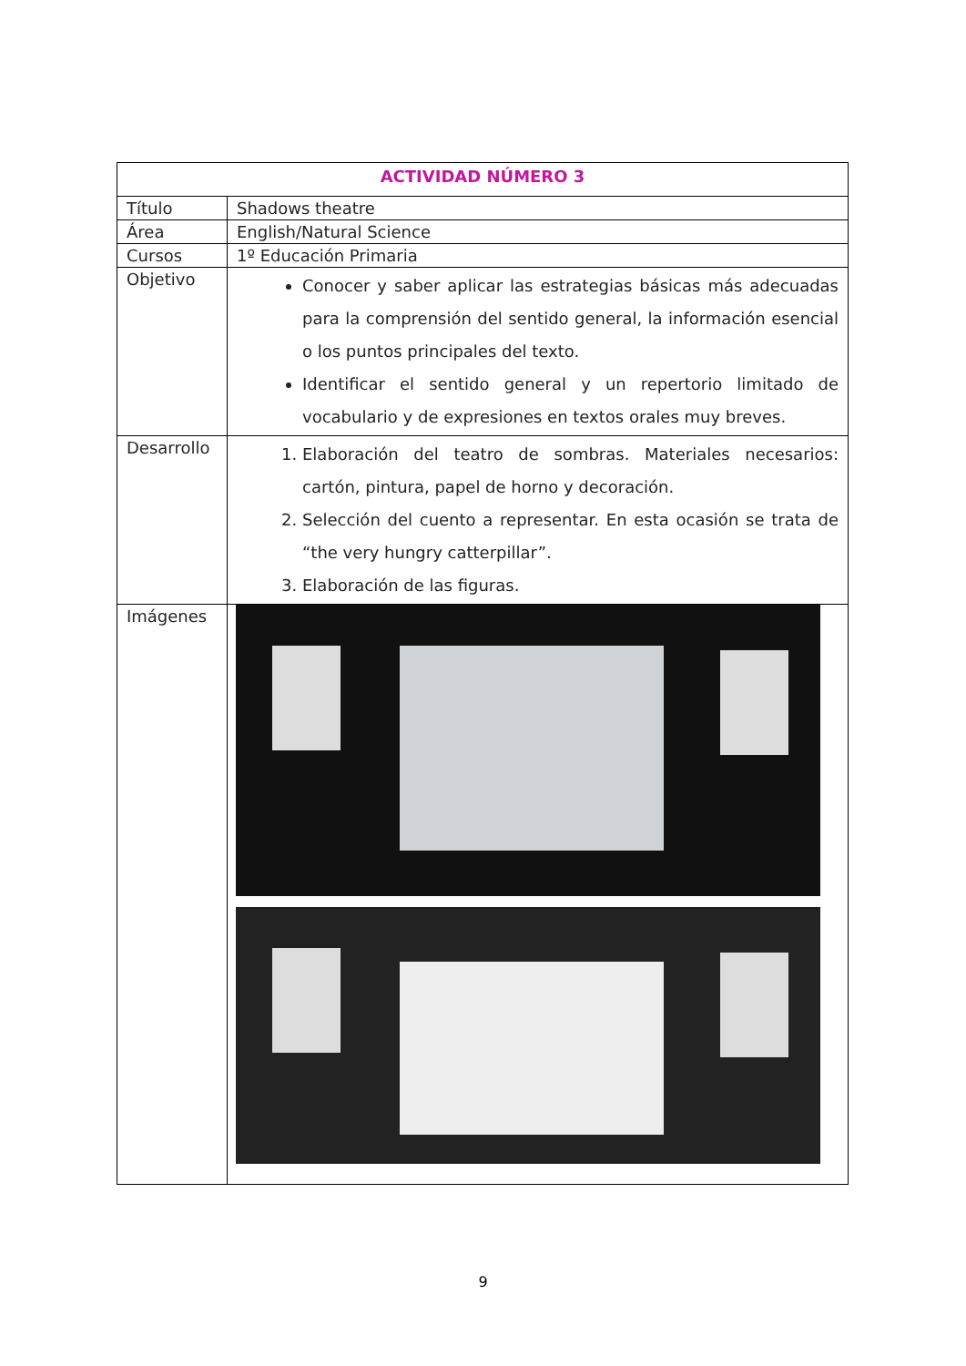| ACTIVIDAD NÚMERO 3 | |
| --- | --- |
| Título | Shadows theatre |
| Área | English/Natural Science |
| Cursos | 1º Educación Primaria |
| Objetivo | Conocer y saber aplicar las estrategias básicas más adecuadas para la comprensión del sentido general, la información esencial o los puntos principales del texto. Identificar el sentido general y un repertorio limitado de vocabulario y de expresiones en textos orales muy breves. |
| Desarrollo | 1. Elaboración del teatro de sombras. Materiales necesarios: cartón, pintura, papel de horno y decoración. 2. Selección del cuento a representar. En esta ocasión se trata de “the very hungry catterpillar”. 3. Elaboración de las figuras. |
| Imágenes | |
9